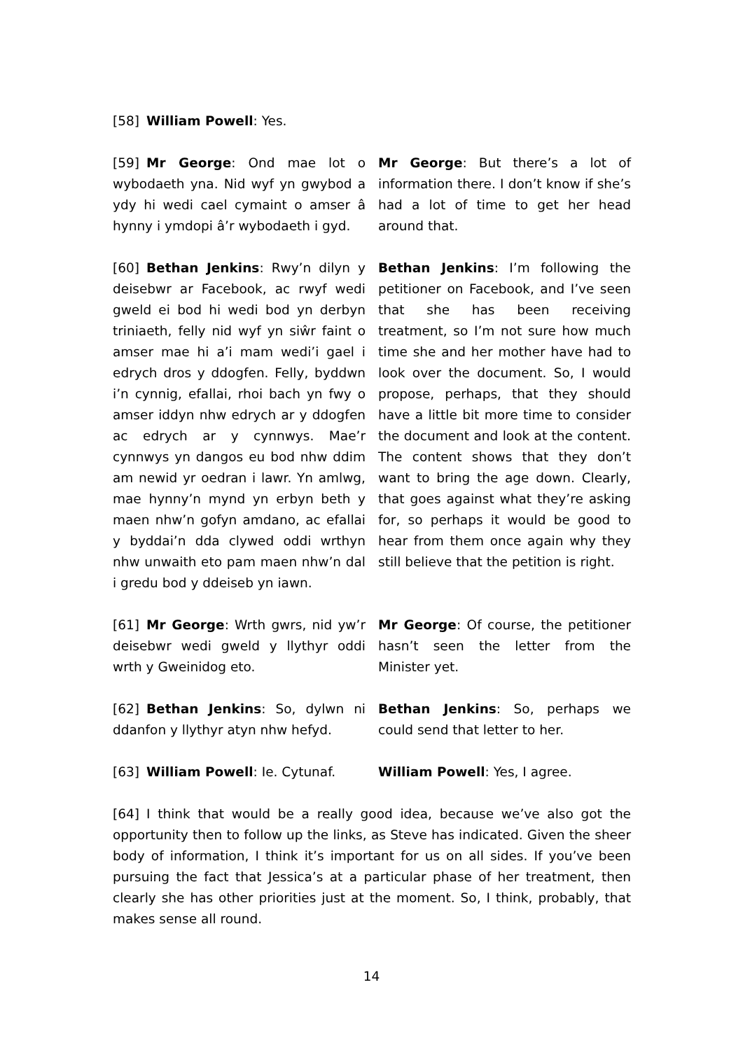[58] William Powell: Yes.
[59] Mr George: Ond mae lot o wybodaeth yna. Nid wyf yn gwybod a ydy hi wedi cael cymaint o amser â hynny i ymdopi â’r wybodaeth i gyd.
Mr George: But there’s a lot of information there. I don’t know if she’s had a lot of time to get her head around that.
[60] Bethan Jenkins: Rwy’n dilyn y deisebwr ar Facebook, ac rwyf wedi gweld ei bod hi wedi bod yn derbyn triniaeth, felly nid wyf yn siŵr faint o amser mae hi a’i mam wedi’i gael i edrych dros y ddogfen. Felly, byddwn i’n cynnig, efallai, rhoi bach yn fwy o amser iddyn nhw edrych ar y ddogfen ac edrych ar y cynnwys. Mae’r cynnwys yn dangos eu bod nhw ddim am newid yr oedran i lawr. Yn amlwg, mae hynny’n mynd yn erbyn beth y maen nhw’n gofyn amdano, ac efallai y byddai’n dda clywed oddi wrthyn nhw unwaith eto pam maen nhw’n dal i gredu bod y ddeiseb yn iawn.
Bethan Jenkins: I’m following the petitioner on Facebook, and I’ve seen that she has been receiving treatment, so I’m not sure how much time she and her mother have had to look over the document. So, I would propose, perhaps, that they should have a little bit more time to consider the document and look at the content. The content shows that they don’t want to bring the age down. Clearly, that goes against what they’re asking for, so perhaps it would be good to hear from them once again why they still believe that the petition is right.
[61] Mr George: Wrth gwrs, nid yw’r deisebwr wedi gweld y llythyr oddi wrth y Gweinidog eto.
Mr George: Of course, the petitioner hasn’t seen the letter from the Minister yet.
[62] Bethan Jenkins: So, dylwn ni ddanfon y llythyr atyn nhw hefyd.
Bethan Jenkins: So, perhaps we could send that letter to her.
[63] William Powell: Ie. Cytunaf.
William Powell: Yes, I agree.
[64] I think that would be a really good idea, because we’ve also got the opportunity then to follow up the links, as Steve has indicated. Given the sheer body of information, I think it’s important for us on all sides. If you’ve been pursuing the fact that Jessica’s at a particular phase of her treatment, then clearly she has other priorities just at the moment. So, I think, probably, that makes sense all round.
14